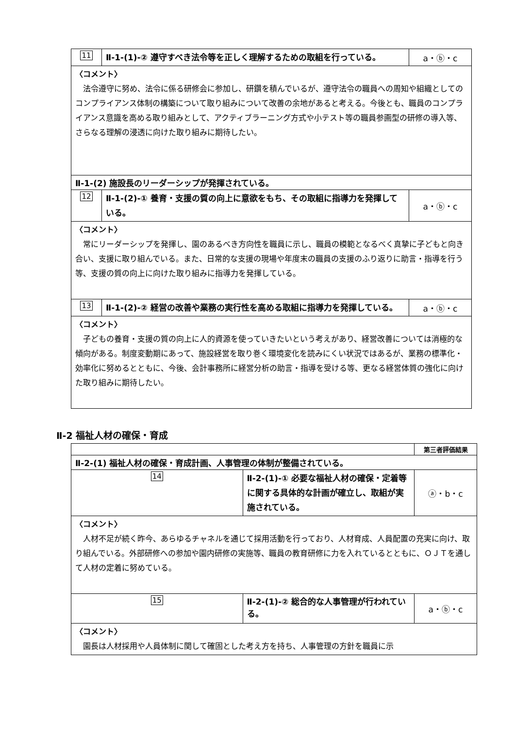| 11 | Ⅱ-1-(1)-② 遵守すべき法令等を正しく理解するための取組を行っている。 | a・ⓑ・c |
| 〈コメント〉 法令遵守に努め、法令に係る研修会に参加し、研鑽を積んでいるが、遵守法令の職員への周知や組織としてのコンプライアンス体制の構築について取り組みについて改善の余地があると考える。今後とも、職員のコンプライアンス意識を高める取り組みとして、アクティブラーニング方式や小テスト等の職員参画型の研修の導入等、さらなる理解の浸透に向けた取り組みに期待したい。 | | |
| Ⅱ-1-(2) 施設長のリーダーシップが発揮されている。 | | |
| 12 | Ⅱ-1-(2)-① 養育・支援の質の向上に意欲をもち、その取組に指導力を発揮している。 | a・ⓑ・c |
| 〈コメント〉 常にリーダーシップを発揮し、園のあるべき方向性を職員に示し、職員の模範となるべく真摯に子どもと向き合い、支援に取り組んでいる。また、日常的な支援の現場や年度末の職員の支援のふり返りに助言・指導を行う等、支援の質の向上に向けた取り組みに指導力を発揮している。 | | |
| 13 | Ⅱ-1-(2)-② 経営の改善や業務の実行性を高める取組に指導力を発揮している。 | a・ⓑ・c |
| 〈コメント〉 子どもの養育・支援の質の向上に人的資源を使っていきたいという考えがあり、経営改善については消極的な傾向がある。制度変動期にあって、施設経営を取り巻く環境変化を読みにくい状況ではあるが、業務の標準化・効率化に努めるとともに、今後、会計事務所に経営分析の助言・指導を受ける等、更なる経営体質の強化に向けた取り組みに期待したい。 | | |
Ⅱ-2 福祉人材の確保・育成
| | | 第三者評価結果 |
| Ⅱ-2-(1) 福祉人材の確保・育成計画、人事管理の体制が整備されている。 | | |
| 14 | Ⅱ-2-(1)-① 必要な福祉人材の確保・定着等に関する具体的な計画が確立し、取組が実施されている。 | ⓐ・b・c |
| 〈コメント〉 人材不足が続く昨今、あらゆるチャネルを通じて採用活動を行っており、人材育成、人員配置の充実に向け、取り組んでいる。外部研修への参加や園内研修の実施等、職員の教育研修に力を入れているとともに、ＯＪＴを通して人材の定着に努めている。 | | |
| 15 | Ⅱ-2-(1)-② 総合的な人事管理が行われている。 | a・ⓑ・c |
| 〈コメント〉 園長は人材採用や人員体制に関して確固とした考え方を持ち、人事管理の方針を職員に示 | | |